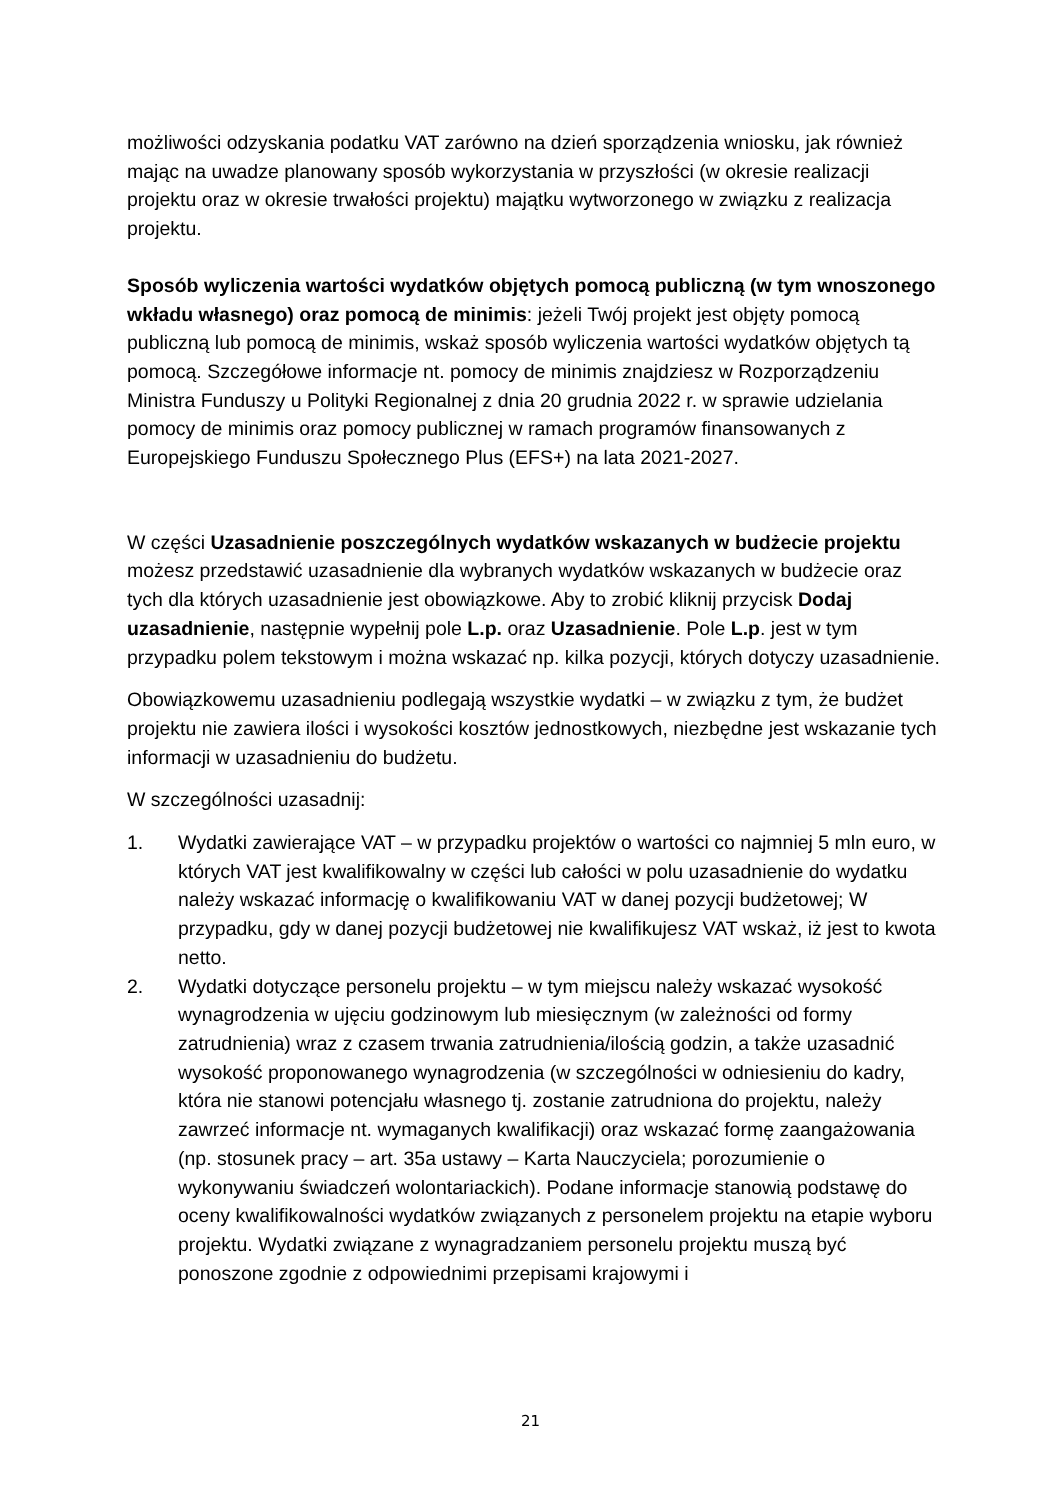możliwości odzyskania podatku VAT zarówno na dzień sporządzenia wniosku, jak również mając na uwadze planowany sposób wykorzystania w przyszłości (w okresie realizacji projektu oraz w okresie trwałości projektu) majątku wytworzonego w związku z realizacja projektu.
Sposób wyliczenia wartości wydatków objętych pomocą publiczną (w tym wnoszonego wkładu własnego) oraz pomocą de minimis: jeżeli Twój projekt jest objęty pomocą publiczną lub pomocą de minimis, wskaż sposób wyliczenia wartości wydatków objętych tą pomocą. Szczegółowe informacje nt. pomocy de minimis znajdziesz w Rozporządzeniu Ministra Funduszy u Polityki Regionalnej z dnia 20 grudnia 2022 r. w sprawie udzielania pomocy de minimis oraz pomocy publicznej w ramach programów finansowanych z Europejskiego Funduszu Społecznego Plus (EFS+) na lata 2021-2027.
W części Uzasadnienie poszczególnych wydatków wskazanych w budżecie projektu możesz przedstawić uzasadnienie dla wybranych wydatków wskazanych w budżecie oraz tych dla których uzasadnienie jest obowiązkowe. Aby to zrobić kliknij przycisk Dodaj uzasadnienie, następnie wypełnij pole L.p. oraz Uzasadnienie. Pole L.p. jest w tym przypadku polem tekstowym i można wskazać np. kilka pozycji, których dotyczy uzasadnienie.
Obowiązkowemu uzasadnieniu podlegają wszystkie wydatki – w związku z tym, że budżet projektu nie zawiera ilości i wysokości kosztów jednostkowych, niezbędne jest wskazanie tych informacji w uzasadnieniu do budżetu.
W szczególności uzasadnij:
1. Wydatki zawierające VAT – w przypadku projektów o wartości co najmniej 5 mln euro, w których VAT jest kwalifikowalny w części lub całości w polu uzasadnienie do wydatku należy wskazać informację o kwalifikowaniu VAT w danej pozycji budżetowej; W przypadku, gdy w danej pozycji budżetowej nie kwalifikujesz VAT wskaż, iż jest to kwota netto.
2. Wydatki dotyczące personelu projektu – w tym miejscu należy wskazać wysokość wynagrodzenia w ujęciu godzinowym lub miesięcznym (w zależności od formy zatrudnienia) wraz z czasem trwania zatrudnienia/ilością godzin, a także uzasadnić wysokość proponowanego wynagrodzenia (w szczególności w odniesieniu do kadry, która nie stanowi potencjału własnego tj. zostanie zatrudniona do projektu, należy zawrzeć informacje nt. wymaganych kwalifikacji) oraz wskazać formę zaangażowania (np. stosunek pracy – art. 35a ustawy – Karta Nauczyciela; porozumienie o wykonywaniu świadczeń wolontariackich). Podane informacje stanowią podstawę do oceny kwalifikowalności wydatków związanych z personelem projektu na etapie wyboru projektu. Wydatki związane z wynagradzaniem personelu projektu muszą być ponoszone zgodnie z odpowiednimi przepisami krajowymi i
21